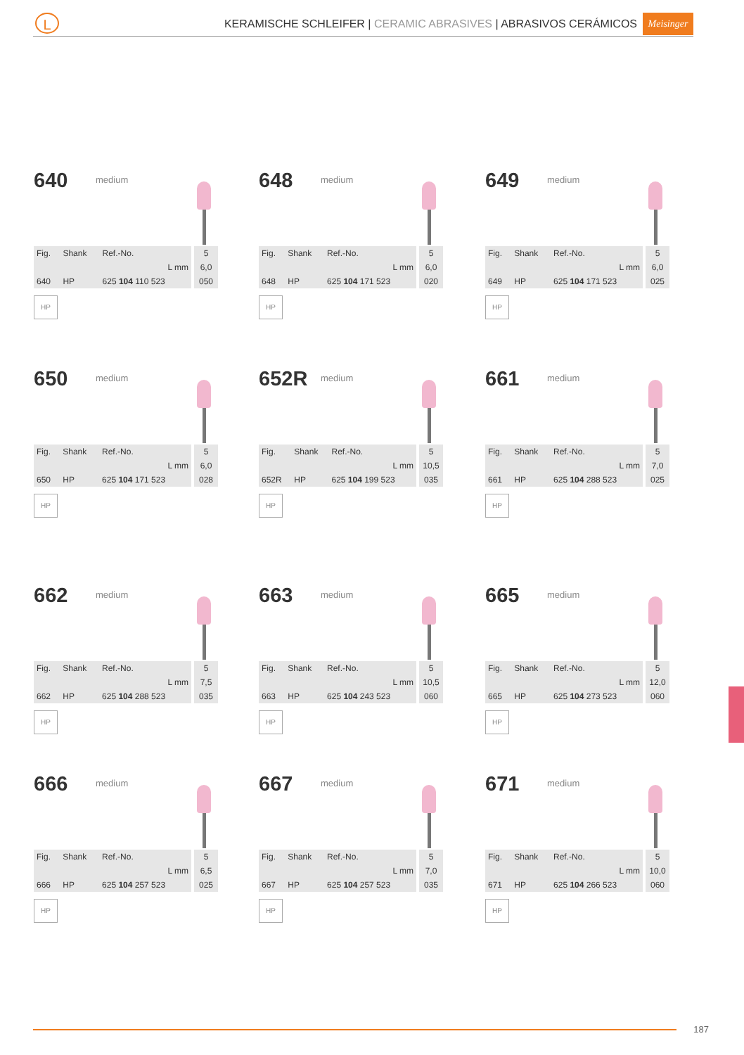L
KERAMISCHE SCHLEIFER | CERAMIC ABRASIVES | ABRASIVOS CERÁMICOS
Meisinger
640 medium
| Fig. | Shank | Ref.-No. | 5 |
| | | L mm | 6,0 |
| 640 | HP | 625 104 110 523 | 050 |
HP
648 medium
| Fig. | Shank | Ref.-No. | 5 |
| | | L mm | 6,0 |
| 648 | HP | 625 104 171 523 | 020 |
HP
649 medium
| Fig. | Shank | Ref.-No. | 5 |
| | | L mm | 6,0 |
| 649 | HP | 625 104 171 523 | 025 |
HP
650 medium
| Fig. | Shank | Ref.-No. | 5 |
| | | L mm | 6,0 |
| 650 | HP | 625 104 171 523 | 028 |
HP
652R medium
| Fig. | Shank | Ref.-No. | 5 |
| | | L mm | 10,5 |
| 652R | HP | 625 104 199 523 | 035 |
HP
661 medium
| Fig. | Shank | Ref.-No. | 5 |
| | | L mm | 7,0 |
| 661 | HP | 625 104 288 523 | 025 |
HP
662 medium
| Fig. | Shank | Ref.-No. | 5 |
| | | L mm | 7,5 |
| 662 | HP | 625 104 288 523 | 035 |
HP
663 medium
| Fig. | Shank | Ref.-No. | 5 |
| | | L mm | 10,5 |
| 663 | HP | 625 104 243 523 | 060 |
HP
665 medium
| Fig. | Shank | Ref.-No. | 5 |
| | | L mm | 12,0 |
| 665 | HP | 625 104 273 523 | 060 |
HP
666 medium
| Fig. | Shank | Ref.-No. | 5 |
| | | L mm | 6,5 |
| 666 | HP | 625 104 257 523 | 025 |
HP
667 medium
| Fig. | Shank | Ref.-No. | 5 |
| | | L mm | 7,0 |
| 667 | HP | 625 104 257 523 | 035 |
HP
671 medium
| Fig. | Shank | Ref.-No. | 5 |
| | | L mm | 10,0 |
| 671 | HP | 625 104 266 523 | 060 |
HP
187